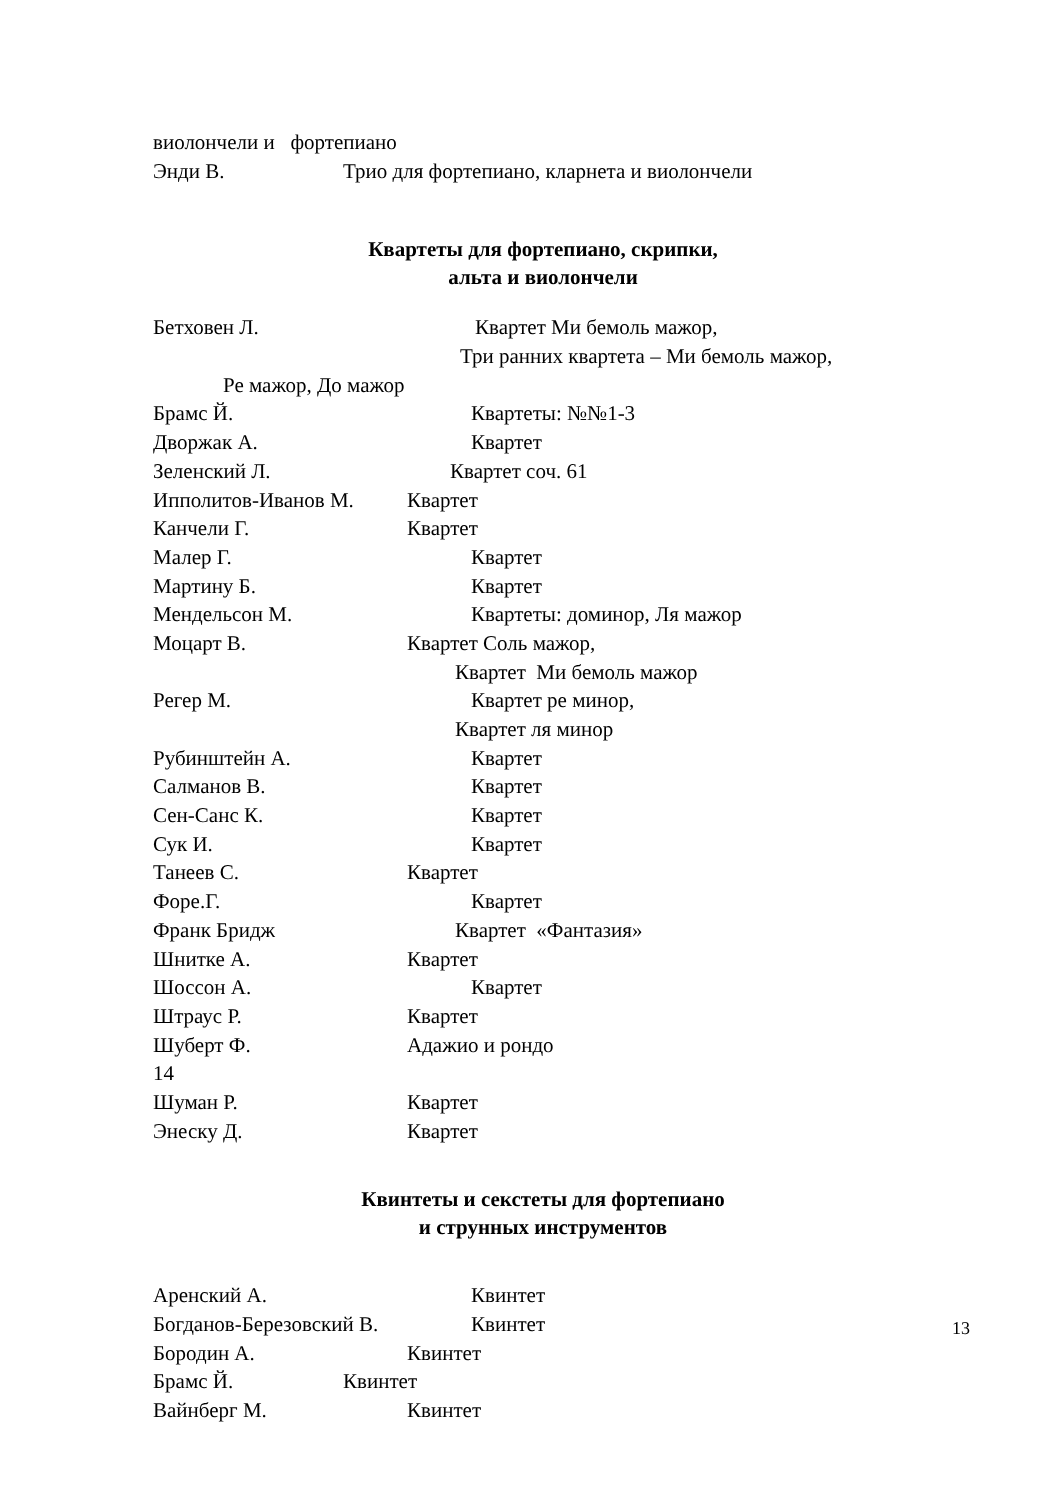виолончели и фортепиано
Энди В. Трио для фортепиано, кларнета и виолончели
Квартеты для фортепиано, скрипки,
альта и виолончели
Бетховен Л. Квартет Ми бемоль мажор,
Три ранних квартета – Ми бемоль мажор,
Ре мажор, До мажор
Брамс Й. Квартеты: №№1-3
Дворжак А. Квартет
Зеленский Л. Квартет соч. 61
Ипполитов-Иванов М. Квартет
Канчели Г. Квартет
Малер Г. Квартет
Мартину Б. Квартет
Мендельсон М. Квартеты: доминор, Ля мажор
Моцарт В. Квартет Соль мажор,
Квартет Ми бемоль мажор
Регер М. Квартет ре минор,
Квартет ля минор
Рубинштейн А. Квартет
Салманов В. Квартет
Сен-Санс К. Квартет
Сук И. Квартет
Танеев С. Квартет
Форе.Г. Квартет
Франк Бридж Квартет «Фантазия»
Шнитке А. Квартет
Шоссон А. Квартет
Штраус Р. Квартет
Шуберт Ф. Адажио и рондо
14
Шуман Р. Квартет
Энеску Д. Квартет
Квинтеты и секстеты для фортепиано
и струнных инструментов
Аренский А. Квинтет
Богданов-Березовский В. Квинтет
Бородин А. Квинтет
Брамс Й. Квинтет
Вайнберг М. Квинтет
13